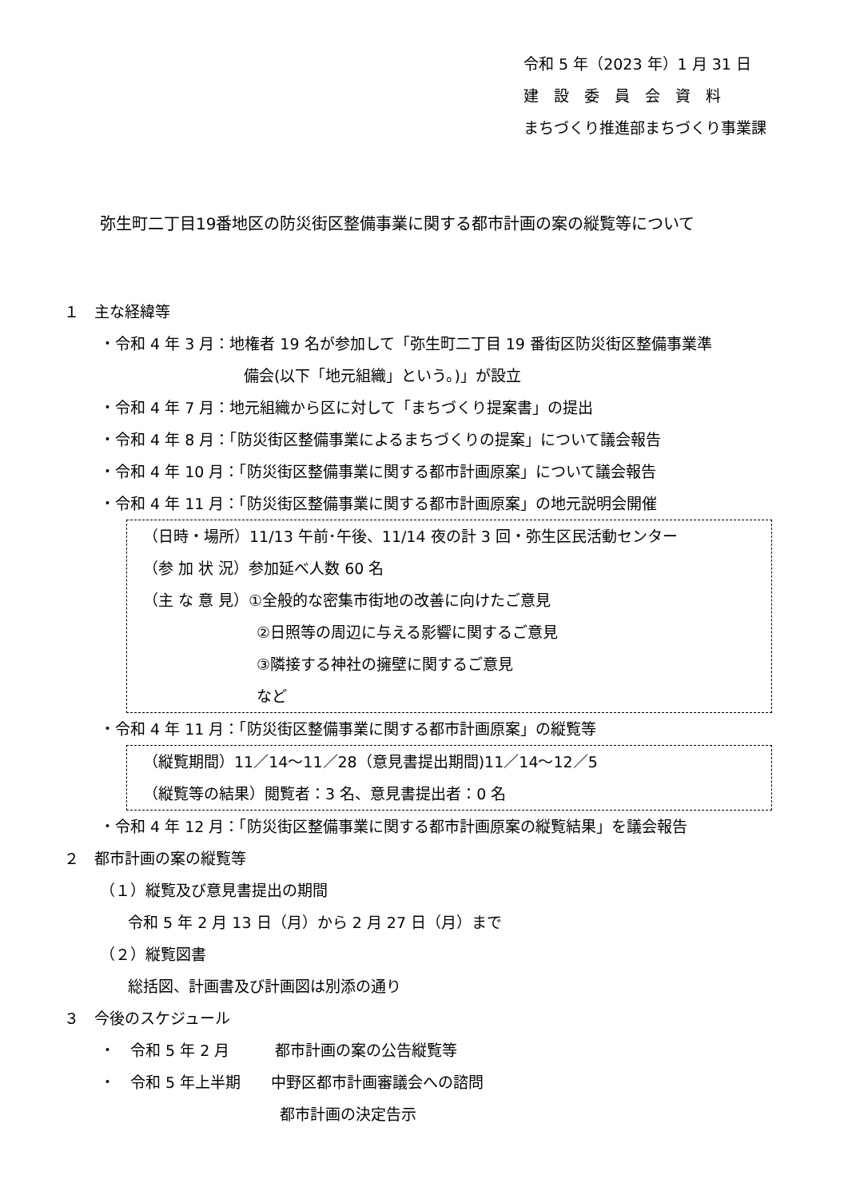令和 5 年（2023 年）1 月 31 日
建　設　委　員　会　資　料
まちづくり推進部まちづくり事業課
弥生町二丁目19番地区の防災街区整備事業に関する都市計画の案の縦覧等について
１　主な経緯等
・令和 4 年 3 月：地権者 19 名が参加して「弥生町二丁目 19 番街区防災街区整備事業準
備会(以下「地元組織」という。)」が設立
・令和 4 年 7 月：地元組織から区に対して「まちづくり提案書」の提出
・令和 4 年 8 月：「防災街区整備事業によるまちづくりの提案」について議会報告
・令和 4 年 10 月：「防災街区整備事業に関する都市計画原案」について議会報告
・令和 4 年 11 月：「防災街区整備事業に関する都市計画原案」の地元説明会開催
（日時・場所）11/13 午前･午後、11/14 夜の計 3 回・弥生区民活動センター
（参 加 状 況）参加延べ人数 60 名
（主 な 意 見）①全般的な密集市街地の改善に向けたご意見
②日照等の周辺に与える影響に関するご意見
③隣接する神社の擁壁に関するご意見
など
・令和 4 年 11 月：「防災街区整備事業に関する都市計画原案」の縦覧等
（縦覧期間）11／14～11／28（意見書提出期間)11／14～12／5
（縦覧等の結果）閲覧者：3 名、意見書提出者：0 名
・令和 4 年 12 月：「防災街区整備事業に関する都市計画原案の縦覧結果」を議会報告
２　都市計画の案の縦覧等
（１）縦覧及び意見書提出の期間
令和 5 年 2 月 13 日（月）から 2 月 27 日（月）まで
（２）縦覧図書
総括図、計画書及び計画図は別添の通り
３　今後のスケジュール
・　令和 5 年 2 月　　　都市計画の案の公告縦覧等
・　令和 5 年上半期　　中野区都市計画審議会への諮問
都市計画の決定告示